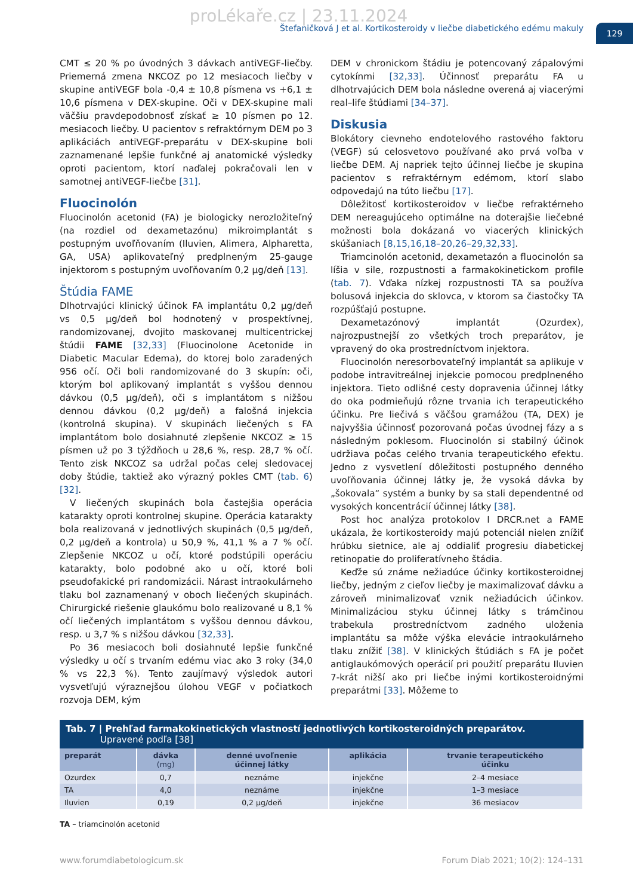proLékaře.cz | 23.11.2024
Štefaničková J et al. Kortikosteroidy v liečbe diabetického edému makuly
129
CMT ≤ 20 % po úvodných 3 dávkach antiVEGF-liečby. Priemerná zmena NKCOZ po 12 mesiacoch liečby v skupine antiVEGF bola -0,4 ± 10,8 písmena vs +6,1 ± 10,6 písmena v DEX-skupine. Oči v DEX-skupine mali väčšiu pravdepodobnosť získať ≥ 10 písmen po 12. mesiacoch liečby. U pacientov s refraktórnym DEM po 3 aplikáciách antiVEGF-preparátu v DEX-skupine boli zaznamenané lepšie funkčné aj anatomické výsledky oproti pacientom, ktorí naďalej pokračovali len v samotnej antiVEGF-liečbe [31].
Fluocinolón
Fluocinolón acetonid (FA) je biologicky nerozložiteľný (na rozdiel od dexametazónu) mikroimplantát s postupným uvoľňovaním (Iluvien, Alimera, Alpharetta, GA, USA) aplikovateľný predplneným 25-gauge injektorom s postupným uvoľňovaním 0,2 μg/deň [13].
Štúdia FAME
Dlhotrvajúci klinický účinok FA implantátu 0,2 μg/deň vs 0,5 μg/deň bol hodnotený v prospektívnej, randomizovanej, dvojito maskovanej multicentrickej štúdii FAME [32,33] (Fluocinolone Acetonide in Diabetic Macular Edema), do ktorej bolo zaradených 956 očí. Oči boli randomizované do 3 skupín: oči, ktorým bol aplikovaný implantát s vyššou dennou dávkou (0,5 μg/deň), oči s implantátom s nižšou dennou dávkou (0,2 μg/deň) a falošná injekcia (kontrolná skupina). V skupinách liečených s FA implantátom bolo dosiahnuté zlepšenie NKCOZ ≥ 15 písmen už po 3 týždňoch u 28,6 %, resp. 28,7 % očí. Tento zisk NKCOZ sa udržal počas celej sledovacej doby štúdie, taktiež ako výrazný pokles CMT (tab. 6) [32].
V liečených skupinách bola častejšia operácia katarakty oproti kontrolnej skupine. Operácia katarakty bola realizovaná v jednotlivých skupinách (0,5 μg/deň, 0,2 μg/deň a kontrola) u 50,9 %, 41,1 % a 7 % očí. Zlepšenie NKCOZ u očí, ktoré podstúpili operáciu katarakty, bolo podobné ako u očí, ktoré boli pseudofakické pri randomizácii. Nárast intraokulárneho tlaku bol zaznamenaný v oboch liečených skupinách. Chirurgické riešenie glaukómu bolo realizované u 8,1 % očí liečených implantátom s vyššou dennou dávkou, resp. u 3,7 % s nižšou dávkou [32,33].
Po 36 mesiacoch boli dosiahnuté lepšie funkčné výsledky u očí s trvaním edému viac ako 3 roky (34,0 % vs 22,3 %). Tento zaujímavý výsledok autori vysvetľujú výraznejšou úlohou VEGF v počiatkoch rozvoja DEM, kým
DEM v chronickom štádiu je potencovaný zápalovými cytokínmi [32,33]. Účinnosť preparátu FA u dlhotrvajúcich DEM bola následne overená aj viacerými real–life štúdiami [34–37].
Diskusia
Blokátory cievneho endotelového rastového faktoru (VEGF) sú celosvetovo používané ako prvá voľba v liečbe DEM. Aj napriek tejto účinnej liečbe je skupina pacientov s refraktérnym edémom, ktorí slabo odpovedajú na túto liečbu [17].
Dôležitosť kortikosteroidov v liečbe refraktérneho DEM nereagujúceho optimálne na doterajšie liečebné možnosti bola dokázaná vo viacerých klinických skúšaniach [8,15,16,18–20,26–29,32,33].
Triamcinolón acetonid, dexametazón a fluocinolón sa líšia v sile, rozpustnosti a farmakokinetickom profile (tab. 7). Vďaka nízkej rozpustnosti TA sa používa bolusová injekcia do sklovca, v ktorom sa čiastočky TA rozpúšťajú postupne.
Dexametazónový implantát (Ozurdex), najrozpustnejší zo všetkých troch preparátov, je vpravený do oka prostredníctvom injektora.
Fluocinolón neresorbovateľný implantát sa aplikuje v podobe intravitreálnej injekcie pomocou predplneného injektora. Tieto odlišné cesty dopravenia účinnej látky do oka podmieňujú rôzne trvania ich terapeutického účinku. Pre liečivá s väčšou gramážou (TA, DEX) je najvyššia účinnosť pozorovaná počas úvodnej fázy a s následným poklesom. Fluocinolón si stabilný účinok udržiava počas celého trvania terapeutického efektu. Jedno z vysvetlení dôležitosti postupného denného uvoľňovania účinnej látky je, že vysoká dávka by „šokovala“ systém a bunky by sa stali dependentné od vysokých koncentrácií účinnej látky [38].
Post hoc analýza protokolov I DRCR.net a FAME ukázala, že kortikosteroidy majú potenciál nielen znížiť hrúbku sietnice, ale aj oddialiť progresiu diabetickej retinopatie do proliferatívneho štádia.
Keďže sú známe nežiadúce účinky kortikosteroidnej liečby, jedným z cieľov liečby je maximalizovať dávku a zároveň minimalizovať vznik nežiadúcich účinkov. Minimalizáciou styku účinnej látky s trámčinou trabekula prostredníctvom zadného uloženia implantátu sa môže výška elevácie intraokulárneho tlaku znížiť [38]. V klinických štúdiách s FA je počet antiglaukómových operácií pri použití preparátu Iluvien 7-krát nižší ako pri liečbe inými kortikosteroidnými preparátmi [33]. Môžeme to
Tab. 7 | Prehľad farmakokinetických vlastností jednotlivých kortikosteroidných preparátov. Upravené podľa [38]
| preparát | dávka (mg) | denné uvoľnenie účinnej látky | aplikácia | trvanie terapeutického účinku |
| --- | --- | --- | --- | --- |
| Ozurdex | 0,7 | neznáme | injekčne | 2–4 mesiace |
| TA | 4,0 | neznáme | injekčne | 1–3 mesiace |
| Iluvien | 0,19 | 0,2 μg/deň | injekčne | 36 mesiacov |
TA – triamcinolón acetonid
www.forumdiabetologicum.sk Forum Diab 2021; 10(2): 124–131